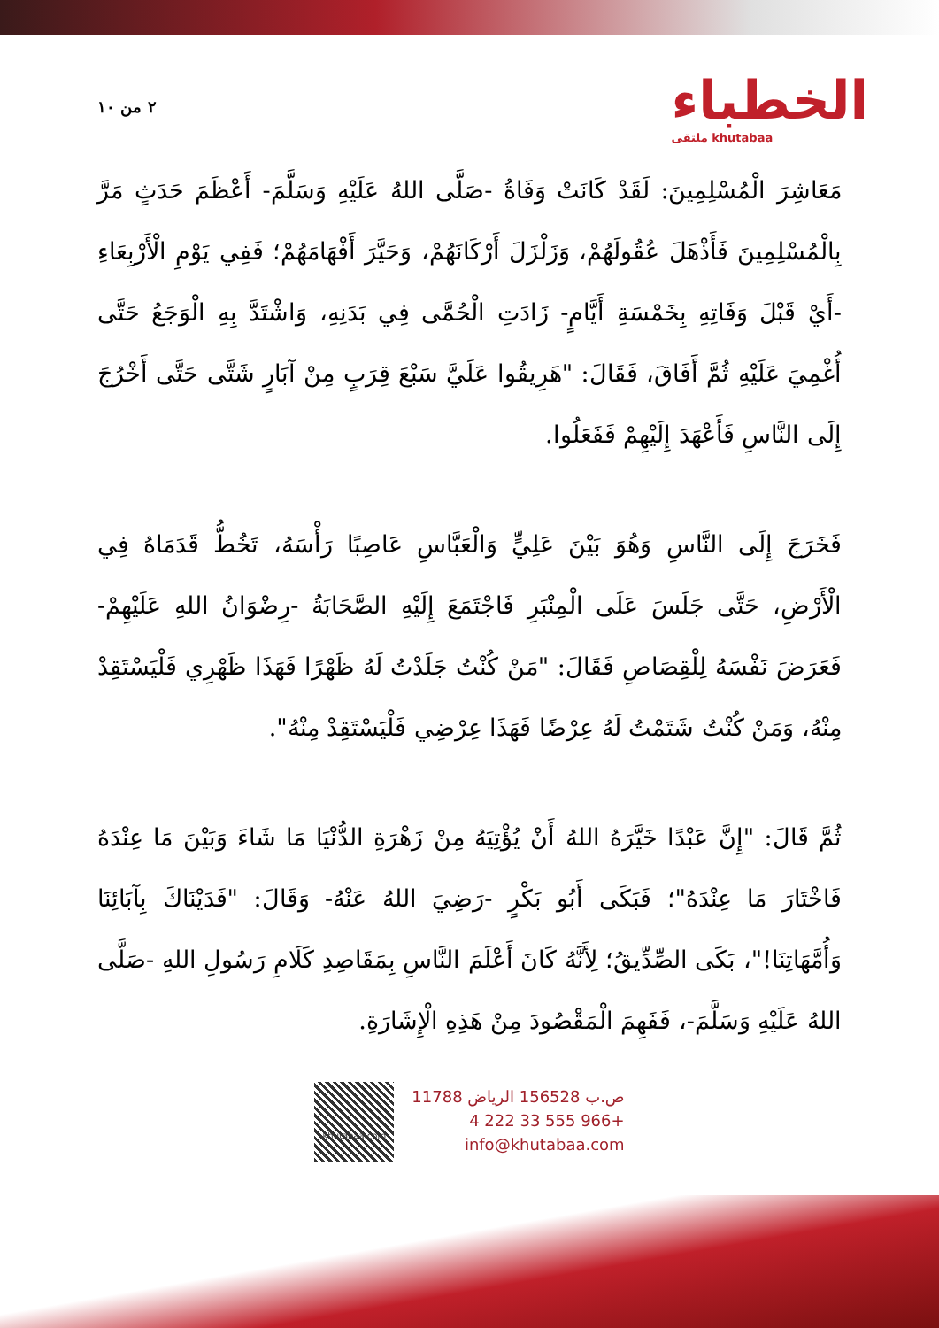٢ من ١٠
الخطباء
ملتقى khutabaa
مَعَاشِرَ الْمُسْلِمِينَ: لَقَدْ كَانَتْ وَفَاةُ -صَلَّى اللهُ عَلَيْهِ وَسَلَّمَ- أَعْظَمَ حَدَثٍ مَرَّ بِالْمُسْلِمِينَ فَأَذْهَلَ عُقُولَهُمْ، وَزَلْزَلَ أَرْكَانَهُمْ، وَحَيَّرَ أَفْهَامَهُمْ؛ فَفِي يَوْمِ الْأَرْبِعَاءِ -أَيْ قَبْلَ وَفَاتِهِ بِخَمْسَةِ أَيَّامٍ- زَادَتِ الْحُمَّى فِي بَدَنِهِ، وَاشْتَدَّ بِهِ الْوَجَعُ حَتَّى أُغْمِيَ عَلَيْهِ ثُمَّ أَفَاقَ، فَقَالَ: "هَرِيقُوا عَلَيَّ سَبْعَ قِرَبٍ مِنْ آبَارٍ شَتَّى حَتَّى أَخْرُجَ إِلَى النَّاسِ فَأَعْهَدَ إِلَيْهِمْ فَفَعَلُوا.
فَخَرَجَ إِلَى النَّاسِ وَهُوَ بَيْنَ عَلِيٍّ وَالْعَبَّاسِ عَاصِبًا رَأْسَهُ، تَخُطُّ قَدَمَاهُ فِي الْأَرْضِ، حَتَّى جَلَسَ عَلَى الْمِنْبَرِ فَاجْتَمَعَ إِلَيْهِ الصَّحَابَةُ -رِضْوَانُ اللهِ عَلَيْهِمْ- فَعَرَضَ نَفْسَهُ لِلْقِصَاصِ فَقَالَ: "مَنْ كُنْتُ جَلَدْتُ لَهُ ظَهْرًا فَهَذَا ظَهْرِي فَلْيَسْتَقِدْ مِنْهُ، وَمَنْ كُنْتُ شَتَمْتُ لَهُ عِرْضًا فَهَذَا عِرْضِي فَلْيَسْتَقِدْ مِنْهُ".
ثُمَّ قَالَ: "إِنَّ عَبْدًا خَيَّرَهُ اللهُ أَنْ يُؤْتِيَهُ مِنْ زَهْرَةِ الدُّنْيَا مَا شَاءَ وَبَيْنَ مَا عِنْدَهُ فَاخْتَارَ مَا عِنْدَهُ"؛ فَبَكَى أَبُو بَكْرٍ -رَضِيَ اللهُ عَنْهُ- وَقَالَ: "فَدَيْنَاكَ بِآبَائِنَا وَأُمَّهَاتِنَا!"، بَكَى الصِّدِّيقُ؛ لِأَنَّهُ كَانَ أَعْلَمَ النَّاسِ بِمَقَاصِدِ كَلَامِ رَسُولِ اللهِ -صَلَّى اللهُ عَلَيْهِ وَسَلَّمَ-، فَفَهِمَ الْمَقْصُودَ مِنْ هَذِهِ الْإِشَارَةِ.
khutabaa.com
ص.ب 156528 الرياض 11788
+966 555 33 222 4
info@khutabaa.com